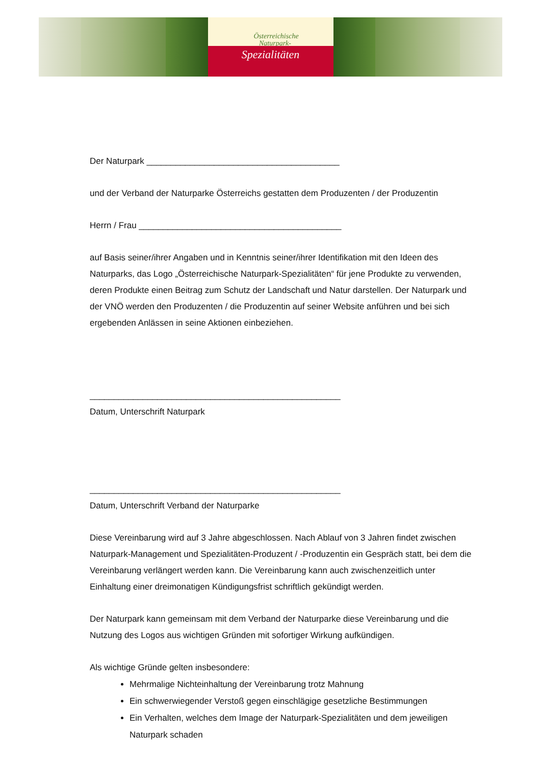Österreichische
Naturpark-
Spezialitäten
Der Naturpark ________________________________________
und der Verband der Naturparke Österreichs gestatten dem Produzenten / der Produzentin
Herrn / Frau __________________________________________
auf Basis seiner/ihrer Angaben und in Kenntnis seiner/ihrer Identifikation mit den Ideen des Naturparks, das Logo „Österreichische Naturpark-Spezialitäten“ für jene Produkte zu verwenden, deren Produkte einen Beitrag zum Schutz der Landschaft und Natur darstellen. Der Naturpark und der VNÖ werden den Produzenten / die Produzentin auf seiner Website anführen und bei sich ergebenden Anlässen in seine Aktionen einbeziehen.
____________________________________________________
Datum, Unterschrift Naturpark
____________________________________________________
Datum, Unterschrift Verband der Naturparke
Diese Vereinbarung wird auf 3 Jahre abgeschlossen. Nach Ablauf von 3 Jahren findet zwischen Naturpark-Management und Spezialitäten-Produzent / -Produzentin ein Gespräch statt, bei dem die Vereinbarung verlängert werden kann. Die Vereinbarung kann auch zwischenzeitlich unter Einhaltung einer dreimonatigen Kündigungsfrist schriftlich gekündigt werden.
Der Naturpark kann gemeinsam mit dem Verband der Naturparke diese Vereinbarung und die Nutzung des Logos aus wichtigen Gründen mit sofortiger Wirkung aufkündigen.
Als wichtige Gründe gelten insbesondere:
Mehrmalige Nichteinhaltung der Vereinbarung trotz Mahnung
Ein schwerwiegender Verstoß gegen einschlägige gesetzliche Bestimmungen
Ein Verhalten, welches dem Image der Naturpark-Spezialitäten und dem jeweiligen Naturpark schaden